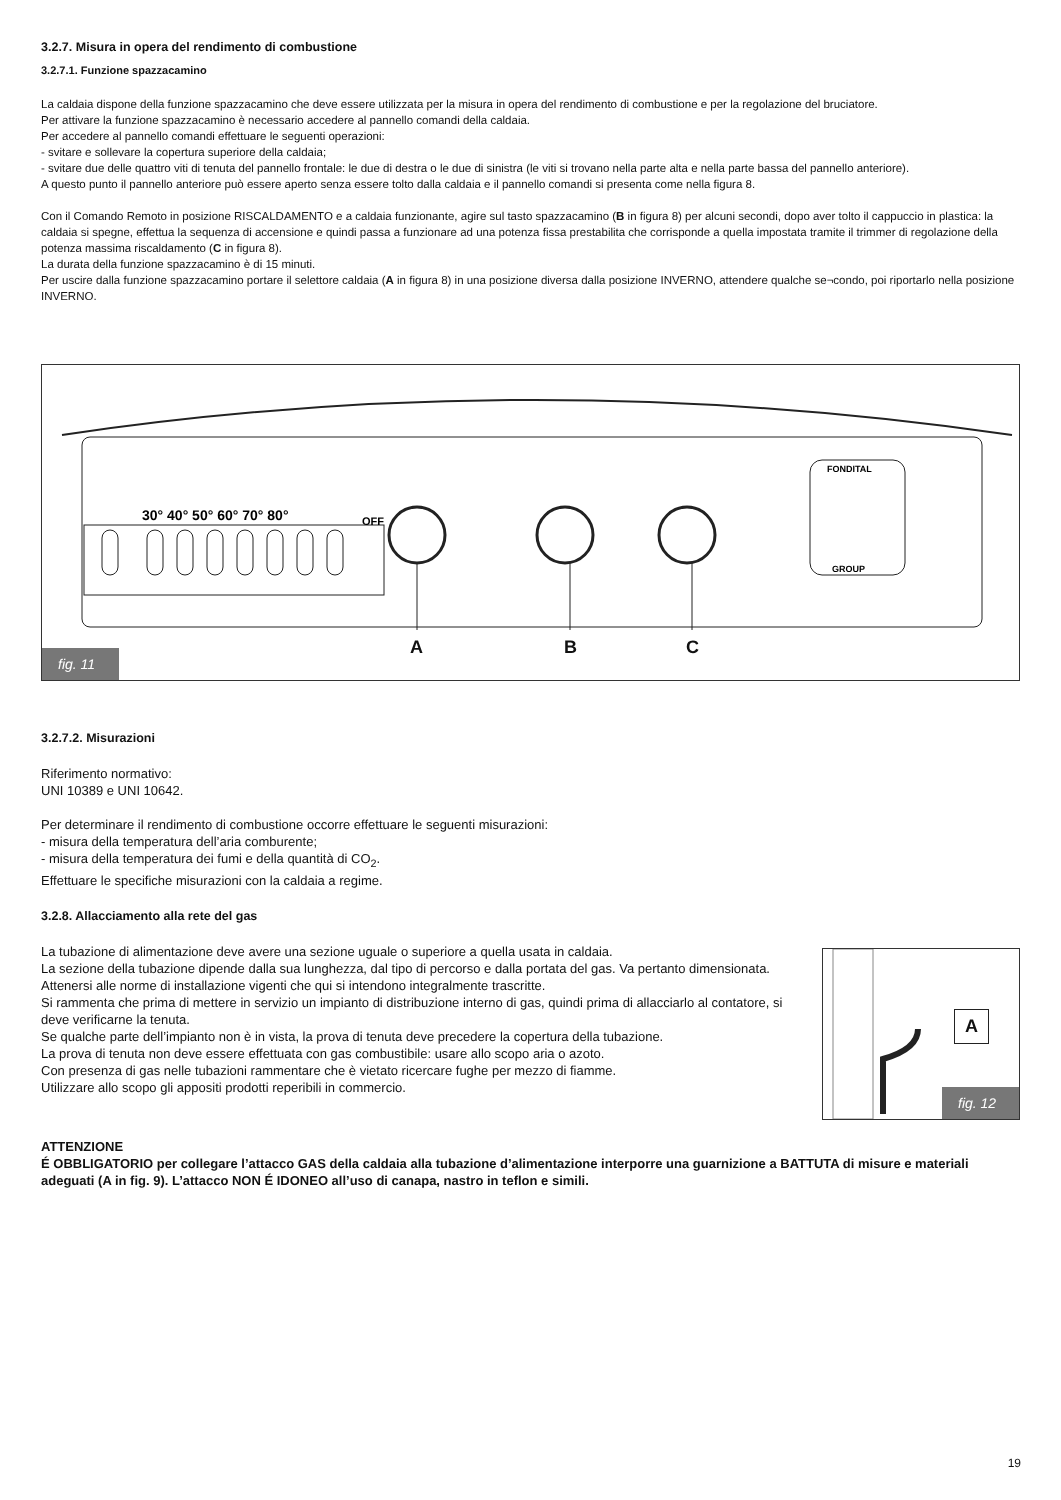3.2.7. Misura in opera del rendimento di combustione
3.2.7.1. Funzione spazzacamino
La caldaia dispone della funzione spazzacamino che deve essere utilizzata per la misura in opera del rendimento di combustione e per la regolazione del bruciatore.
Per attivare la funzione spazzacamino è necessario accedere al pannello comandi della caldaia.
Per accedere al pannello comandi effettuare le seguenti operazioni:
- svitare e sollevare la copertura superiore della caldaia;
- svitare due delle quattro viti di tenuta del pannello frontale: le due di destra o le due di sinistra (le viti si trovano nella parte alta e nella parte bassa del pannello anteriore).
A questo punto il pannello anteriore può essere aperto senza essere tolto dalla caldaia e il pannello comandi si presenta come nella figura 8.
Con il Comando Remoto in posizione RISCALDAMENTO e a caldaia funzionante, agire sul tasto spazzacamino (B in figura 8) per alcuni secondi, dopo aver tolto il cappuccio in plastica: la caldaia si spegne, effettua la sequenza di accensione e quindi passa a funzionare ad una potenza fissa prestabilita che corrisponde a quella impostata tramite il trimmer di regolazione della potenza massima riscaldamento (C in figura 8).
La durata della funzione spazzacamino è di 15 minuti.
Per uscire dalla funzione spazzacamino portare il selettore caldaia (A in figura 8) in una posizione diversa dalla posizione INVERNO, attendere qualche se¬condo, poi riportarlo nella posizione INVERNO.
30° 40° 50° 60° 70° 80°
OFF
FONDITAL
GROUP
A B C
fig. 11
3.2.7.2. Misurazioni
Riferimento normativo:
UNI 10389 e UNI 10642.
Per determinare il rendimento di combustione occorre effettuare le seguenti misurazioni:
- misura della temperatura dell’aria comburente;
- misura della temperatura dei fumi e della quantità di CO<sub>2</sub>.
Effettuare le specifiche misurazioni con la caldaia a regime.
3.2.8. Allacciamento alla rete del gas
La tubazione di alimentazione deve avere una sezione uguale o superiore a quella usata in caldaia.
La sezione della tubazione dipende dalla sua lunghezza, dal tipo di percorso e dalla portata del gas. Va pertanto dimensionata.
Attenersi alle norme di installazione vigenti che qui si intendono integralmente trascritte.
Si rammenta che prima di mettere in servizio un impianto di distribuzione interno di gas, quindi prima di allacciarlo al contatore, si deve verificarne la tenuta.
Se qualche parte dell’impianto non è in vista, la prova di tenuta deve precedere la copertura della tubazione.
La prova di tenuta non deve essere effettuata con gas combustibile: usare allo scopo aria o azoto.
Con presenza di gas nelle tubazioni rammentare che è vietato ricercare fughe per mezzo di fiamme.
Utilizzare allo scopo gli appositi prodotti reperibili in commercio.
A
fig. 12
ATTENZIONE
É OBBLIGATORIO per collegare l’attacco GAS della caldaia alla tubazione d’alimentazione interporre una guarnizione a BATTUTA di misure e materiali adeguati (A in fig. 9). L’attacco NON É IDONEO all’uso di canapa, nastro in teflon e simili.
19